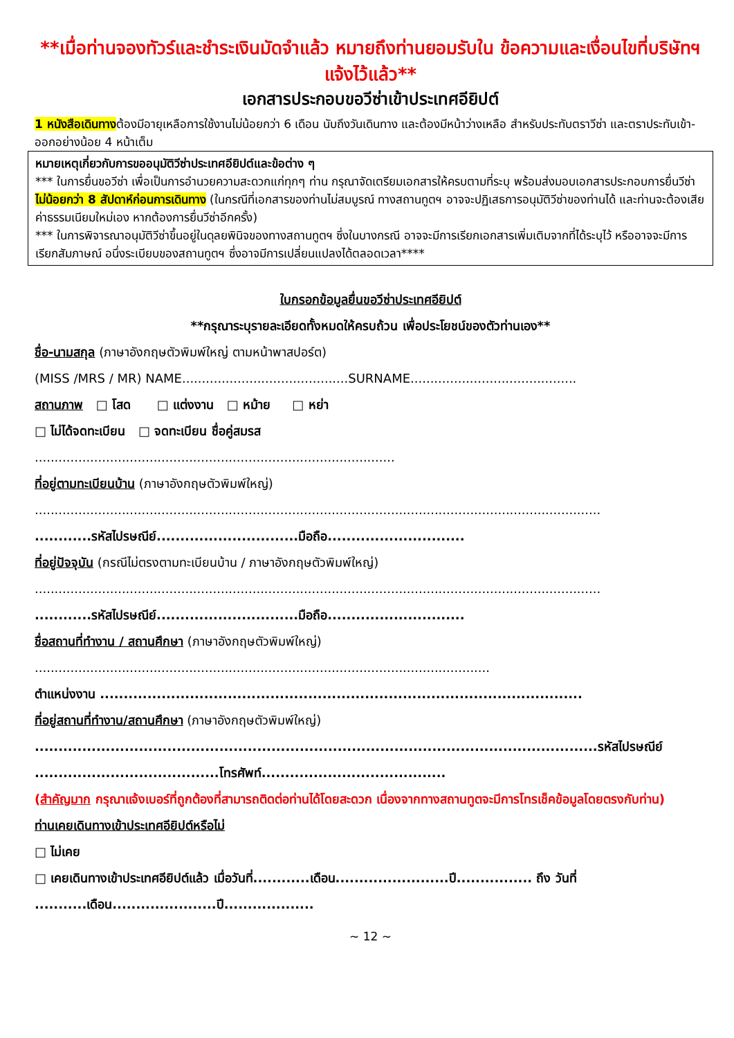**เมื่อท่านจองทัวร์และชำระเงินมัดจำแล้ว หมายถึงท่านยอมรับใน ข้อความและเงื่อนไขที่บริษัทฯ แจ้งไว้แล้ว**
เอกสารประกอบขอวีซ่าเข้าประเทศอียิปต์
1 หนังสือเดินทางต้องมีอายุเหลือการใช้งานไม่น้อยกว่า 6 เดือน นับถึงวันเดินทาง และต้องมีหน้าว่างเหลือ สำหรับประทับตราวีซ่า และตราประทับเข้า-ออกอย่างน้อย 4 หน้าเต็ม
หมายเหตุเกี่ยวกับการขออนุมัติวีซ่าประเทศอียิปต์และข้อต่าง ๆ
*** ในการยื่นขอวีซ่า เพื่อเป็นการอำนวยความสะดวกแก่ทุกๆ ท่าน กรุณาจัดเตรียมเอกสารให้ครบตามที่ระบุ พร้อมส่งมอบเอกสารประกอบการยื่นวีซ่า ไม่น้อยกว่า 8 สัปดาห์ก่อนการเดินทาง (ในกรณีที่เอกสารของท่านไม่สมบูรณ์ ทางสถานทูตฯ อาจจะปฏิเสธการอนุมัติวีซ่าของท่านได้ และท่านจะต้องเสียค่าธรรมเนียมใหม่เอง หากต้องการยื่นวีซ่าอีกครั้ง)
*** ในการพิจารณาอนุมัติวีซ่าขึ้นอยู่ในดุลยพินิจของทางสถานทูตฯ ซึ่งในบางกรณี อาจจะมีการเรียกเอกสารเพิ่มเติมจากที่ได้ระบุไว้ หรืออาจจะมีการเรียกสัมภาษณ์ อนึ่งระเบียบของสถานทูตฯ ซึ่งอาจมีการเปลี่ยนแปลงได้ตลอดเวลา****
ใบกรอกข้อมูลยื่นขอวีซ่าประเทศอียิปต์
**กรุณาระบุรายละเอียดทั้งหมดให้ครบถ้วน เพื่อประโยชน์ของตัวท่านเอง**
ชื่อ-นามสกุล (ภาษาอังกฤษตัวพิมพ์ใหญ่ ตามหน้าพาสปอร์ต)
(MISS /MRS / MR) NAME..........................................SURNAME..........................................
สถานภาพ □ โสด □ แต่งงาน □ หม้าย □ หย่า
□ ไม่ได้จดทะเบียน □ จดทะเบียน ชื่อคู่สมรส
...........................................................................................
ที่อยู่ตามทะเบียนบ้าน (ภาษาอังกฤษตัวพิมพ์ใหญ่)
...............................................................................................................................................
............รหัสไปรษณีย์..............................มือถือ.............................
ที่อยู่ปัจจุบัน (กรณีไม่ตรงตามทะเบียนบ้าน / ภาษาอังกฤษตัวพิมพ์ใหญ่)
...............................................................................................................................................
............รหัสไปรษณีย์..............................มือถือ.............................
ชื่อสถานที่ทำงาน / สถานศึกษา (ภาษาอังกฤษตัวพิมพ์ใหญ่)
...................................................................................................................
ตำแหน่งงาน ......................................................................................................
ที่อยู่สถานที่ทำงาน/สถานศึกษา (ภาษาอังกฤษตัวพิมพ์ใหญ่)
.......................................................................................................................รหัสไปรษณีย์
.......................................โทรศัพท์.......................................
(สำคัญมาก กรุณาแจ้งเบอร์ที่ถูกต้องที่สามารถติดต่อท่านได้โดยสะดวก เนื่องจากทางสถานทูตจะมีการโทรเช็คข้อมูลโดยตรงกับท่าน)
ท่านเคยเดินทางเข้าประเทศอียิปต์หรือไม่
□ ไม่เคย
□ เคยเดินทางเข้าประเทศอียิปต์แล้ว เมื่อวันที่............เดือน........................ปี................ ถึง วันที่ ...........เดือน......................ปี...................
~ 12 ~